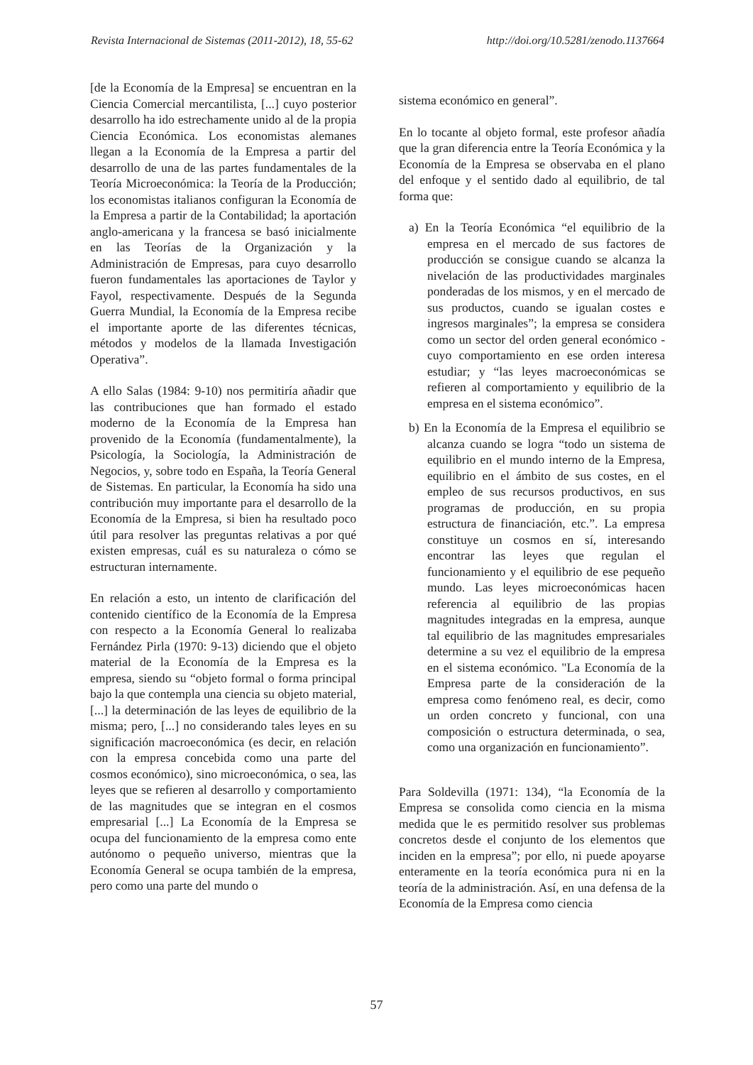Revista Internacional de Sistemas (2011-2012), 18, 55-62 http://doi.org/10.5281/zenodo.1137664
[de la Economía de la Empresa] se encuentran en la Ciencia Comercial mercantilista, [...] cuyo posterior desarrollo ha ido estrechamente unido al de la propia Ciencia Económica. Los economistas alemanes llegan a la Economía de la Empresa a partir del desarrollo de una de las partes fundamentales de la Teoría Microeconómica: la Teoría de la Producción; los economistas italianos configuran la Economía de la Empresa a partir de la Contabilidad; la aportación anglo-americana y la francesa se basó inicialmente en las Teorías de la Organización y la Administración de Empresas, para cuyo desarrollo fueron fundamentales las aportaciones de Taylor y Fayol, respectivamente. Después de la Segunda Guerra Mundial, la Economía de la Empresa recibe el importante aporte de las diferentes técnicas, métodos y modelos de la llamada Investigación Operativa”.
A ello Salas (1984: 9-10) nos permitiría añadir que las contribuciones que han formado el estado moderno de la Economía de la Empresa han provenido de la Economía (fundamentalmente), la Psicología, la Sociología, la Administración de Negocios, y, sobre todo en España, la Teoría General de Sistemas. En particular, la Economía ha sido una contribución muy importante para el desarrollo de la Economía de la Empresa, si bien ha resultado poco útil para resolver las preguntas relativas a por qué existen empresas, cuál es su naturaleza o cómo se estructuran internamente.
En relación a esto, un intento de clarificación del contenido científico de la Economía de la Empresa con respecto a la Economía General lo realizaba Fernández Pirla (1970: 9-13) diciendo que el objeto material de la Economía de la Empresa es la empresa, siendo su “objeto formal o forma principal bajo la que contempla una ciencia su objeto material, [...] la determinación de las leyes de equilibrio de la misma; pero, [...] no considerando tales leyes en su significación macroeconómica (es decir, en relación con la empresa concebida como una parte del cosmos económico), sino microeconómica, o sea, las leyes que se refieren al desarrollo y comportamiento de las magnitudes que se integran en el cosmos empresarial [...] La Economía de la Empresa se ocupa del funcionamiento de la empresa como ente autónomo o pequeño universo, mientras que la Economía General se ocupa también de la empresa, pero como una parte del mundo o
sistema económico en general”.
En lo tocante al objeto formal, este profesor añadía que la gran diferencia entre la Teoría Económica y la Economía de la Empresa se observaba en el plano del enfoque y el sentido dado al equilibrio, de tal forma que:
a) En la Teoría Económica “el equilibrio de la empresa en el mercado de sus factores de producción se consigue cuando se alcanza la nivelación de las productividades marginales ponderadas de los mismos, y en el mercado de sus productos, cuando se igualan costes e ingresos marginales”; la empresa se considera como un sector del orden general económico -cuyo comportamiento en ese orden interesa estudiar; y “las leyes macroeconómicas se refieren al comportamiento y equilibrio de la empresa en el sistema económico”.
b) En la Economía de la Empresa el equilibrio se alcanza cuando se logra “todo un sistema de equilibrio en el mundo interno de la Empresa, equilibrio en el ámbito de sus costes, en el empleo de sus recursos productivos, en sus programas de producción, en su propia estructura de financiación, etc.”. La empresa constituye un cosmos en sí, interesando encontrar las leyes que regulan el funcionamiento y el equilibrio de ese pequeño mundo. Las leyes microeconómicas hacen referencia al equilibrio de las propias magnitudes integradas en la empresa, aunque tal equilibrio de las magnitudes empresariales determine a su vez el equilibrio de la empresa en el sistema económico. "La Economía de la Empresa parte de la consideración de la empresa como fenómeno real, es decir, como un orden concreto y funcional, con una composición o estructura determinada, o sea, como una organización en funcionamiento”.
Para Soldevilla (1971: 134), “la Economía de la Empresa se consolida como ciencia en la misma medida que le es permitido resolver sus problemas concretos desde el conjunto de los elementos que inciden en la empresa”; por ello, ni puede apoyarse enteramente en la teoría económica pura ni en la teoría de la administración. Así, en una defensa de la Economía de la Empresa como ciencia
57